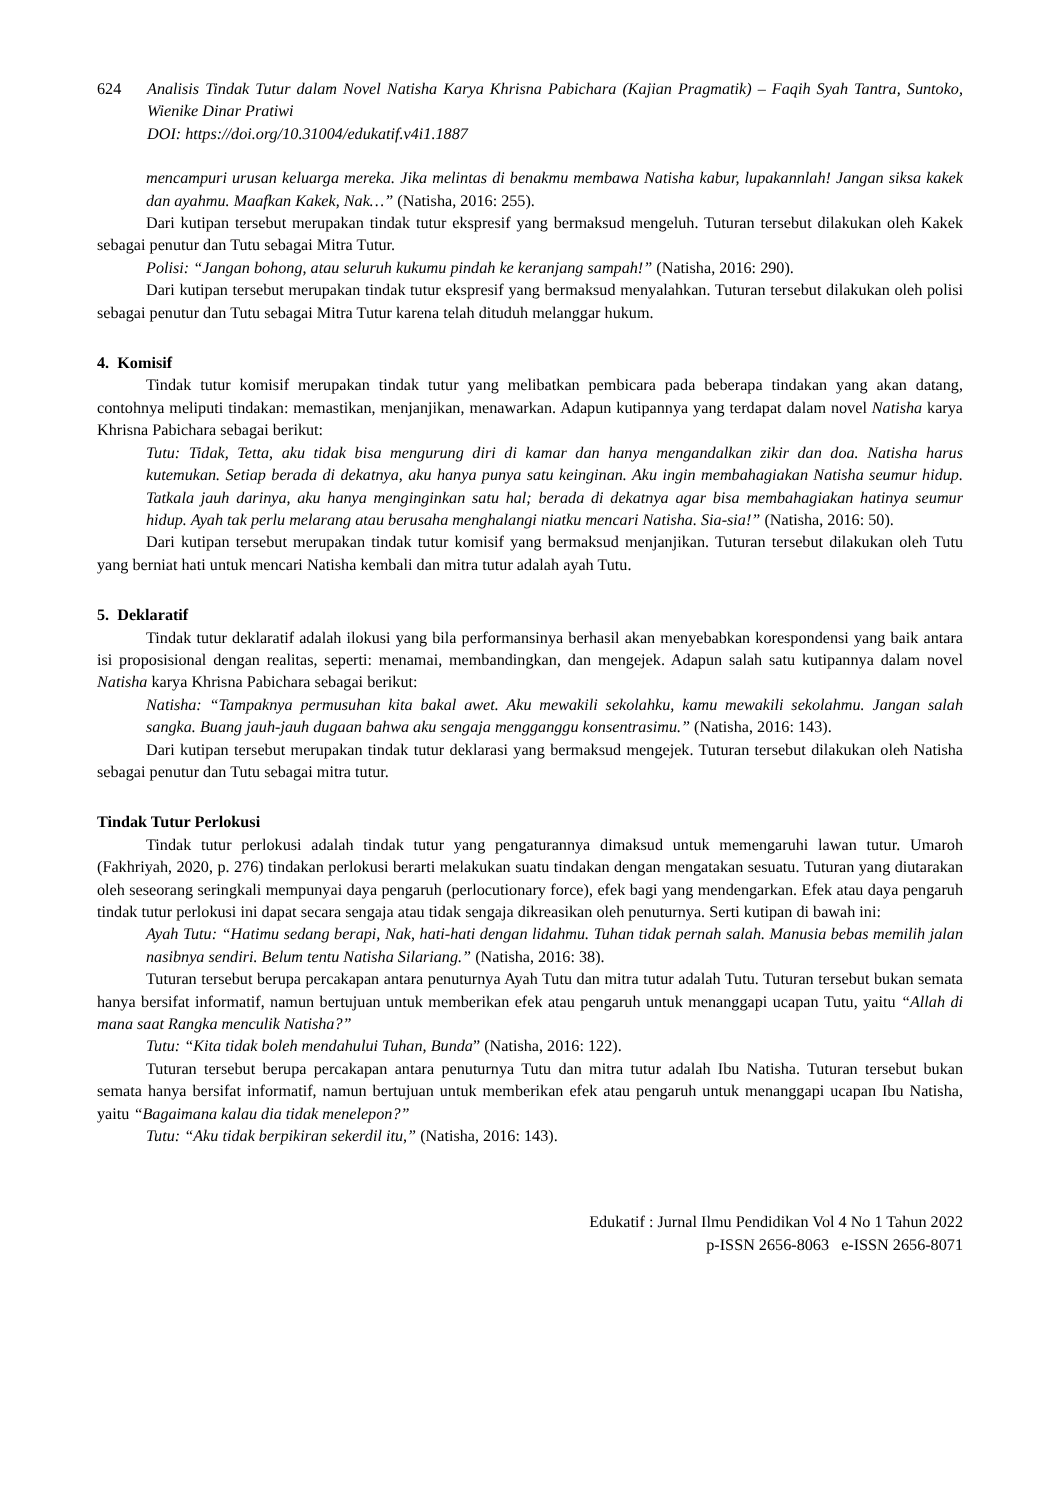624 Analisis Tindak Tutur dalam Novel Natisha Karya Khrisna Pabichara (Kajian Pragmatik) – Faqih Syah Tantra, Suntoko, Wienike Dinar Pratiwi
DOI: https://doi.org/10.31004/edukatif.v4i1.1887
mencampuri urusan keluarga mereka. Jika melintas di benakmu membawa Natisha kabur, lupakannlah! Jangan siksa kakek dan ayahmu. Maafkan Kakek, Nak…” (Natisha, 2016: 255).
Dari kutipan tersebut merupakan tindak tutur ekspresif yang bermaksud mengeluh. Tuturan tersebut dilakukan oleh Kakek sebagai penutur dan Tutu sebagai Mitra Tutur.
Polisi: “Jangan bohong, atau seluruh kukumu pindah ke keranjang sampah!” (Natisha, 2016: 290).
Dari kutipan tersebut merupakan tindak tutur ekspresif yang bermaksud menyalahkan. Tuturan tersebut dilakukan oleh polisi sebagai penutur dan Tutu sebagai Mitra Tutur karena telah dituduh melanggar hukum.
4. Komisif
Tindak tutur komisif merupakan tindak tutur yang melibatkan pembicara pada beberapa tindakan yang akan datang, contohnya meliputi tindakan: memastikan, menjanjikan, menawarkan. Adapun kutipannya yang terdapat dalam novel Natisha karya Khrisna Pabichara sebagai berikut:
Tutu: Tidak, Tetta, aku tidak bisa mengurung diri di kamar dan hanya mengandalkan zikir dan doa. Natisha harus kutemukan. Setiap berada di dekatnya, aku hanya punya satu keinginan. Aku ingin membahagiakan Natisha seumur hidup. Tatkala jauh darinya, aku hanya menginginkan satu hal; berada di dekatnya agar bisa membahagiakan hatinya seumur hidup. Ayah tak perlu melarang atau berusaha menghalangi niatku mencari Natisha. Sia-sia!” (Natisha, 2016: 50).
Dari kutipan tersebut merupakan tindak tutur komisif yang bermaksud menjanjikan. Tuturan tersebut dilakukan oleh Tutu yang berniat hati untuk mencari Natisha kembali dan mitra tutur adalah ayah Tutu.
5. Deklaratif
Tindak tutur deklaratif adalah ilokusi yang bila performansinya berhasil akan menyebabkan korespondensi yang baik antara isi proposisional dengan realitas, seperti: menamai, membandingkan, dan mengejek. Adapun salah satu kutipannya dalam novel Natisha karya Khrisna Pabichara sebagai berikut:
Natisha: “Tampaknya permusuhan kita bakal awet. Aku mewakili sekolahku, kamu mewakili sekolahmu. Jangan salah sangka. Buang jauh-jauh dugaan bahwa aku sengaja mengganggu konsentrasimu.” (Natisha, 2016: 143).
Dari kutipan tersebut merupakan tindak tutur deklarasi yang bermaksud mengejek. Tuturan tersebut dilakukan oleh Natisha sebagai penutur dan Tutu sebagai mitra tutur.
Tindak Tutur Perlokusi
Tindak tutur perlokusi adalah tindak tutur yang pengaturannya dimaksud untuk memengaruhi lawan tutur. Umaroh (Fakhriyah, 2020, p. 276) tindakan perlokusi berarti melakukan suatu tindakan dengan mengatakan sesuatu. Tuturan yang diutarakan oleh seseorang seringkali mempunyai daya pengaruh (perlocutionary force), efek bagi yang mendengarkan. Efek atau daya pengaruh tindak tutur perlokusi ini dapat secara sengaja atau tidak sengaja dikreasikan oleh penuturnya. Serti kutipan di bawah ini:
Ayah Tutu: “Hatimu sedang berapi, Nak, hati-hati dengan lidahmu. Tuhan tidak pernah salah. Manusia bebas memilih jalan nasibnya sendiri. Belum tentu Natisha Silariang.” (Natisha, 2016: 38).
Tuturan tersebut berupa percakapan antara penuturnya Ayah Tutu dan mitra tutur adalah Tutu. Tuturan tersebut bukan semata hanya bersifat informatif, namun bertujuan untuk memberikan efek atau pengaruh untuk menanggapi ucapan Tutu, yaitu “Allah di mana saat Rangka menculik Natisha?”
Tutu: “Kita tidak boleh mendahului Tuhan, Bunda” (Natisha, 2016: 122).
Tuturan tersebut berupa percakapan antara penuturnya Tutu dan mitra tutur adalah Ibu Natisha. Tuturan tersebut bukan semata hanya bersifat informatif, namun bertujuan untuk memberikan efek atau pengaruh untuk menanggapi ucapan Ibu Natisha, yaitu “Bagaimana kalau dia tidak menelepon?”
Tutu: “Aku tidak berpikiran sekerdil itu,” (Natisha, 2016: 143).
Edukatif : Jurnal Ilmu Pendidikan Vol 4 No 1 Tahun 2022
p-ISSN 2656-8063 e-ISSN 2656-8071